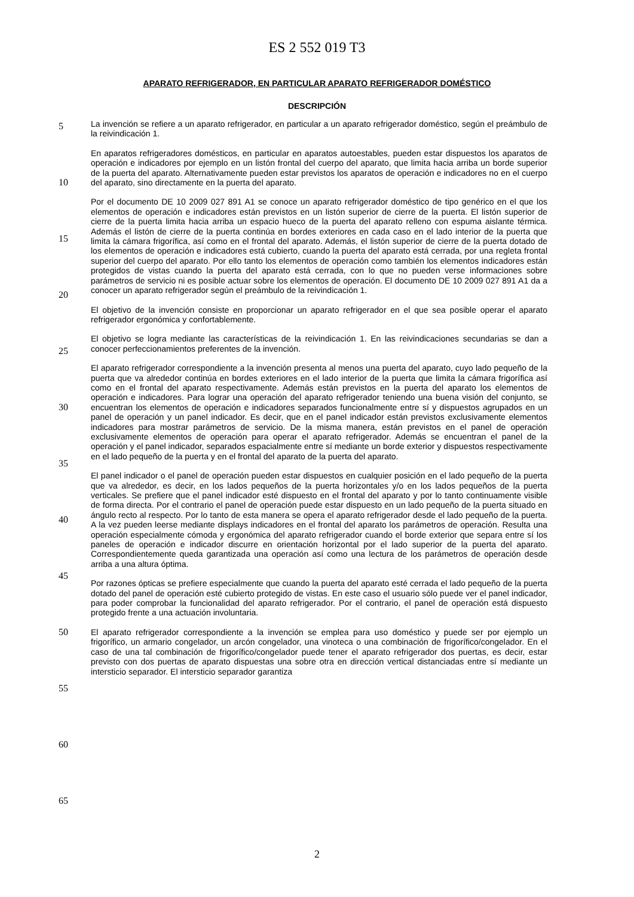ES 2 552 019 T3
APARATO REFRIGERADOR, EN PARTICULAR APARATO REFRIGERADOR DOMÉSTICO
DESCRIPCIÓN
La invención se refiere a un aparato refrigerador, en particular a un aparato refrigerador doméstico, según el preámbulo de la reivindicación 1.
En aparatos refrigeradores domésticos, en particular en aparatos autoestables, pueden estar dispuestos los aparatos de operación e indicadores por ejemplo en un listón frontal del cuerpo del aparato, que limita hacia arriba un borde superior de la puerta del aparato. Alternativamente pueden estar previstos los aparatos de operación e indicadores no en el cuerpo del aparato, sino directamente en la puerta del aparato.
Por el documento DE 10 2009 027 891 A1 se conoce un aparato refrigerador doméstico de tipo genérico en el que los elementos de operación e indicadores están previstos en un listón superior de cierre de la puerta. El listón superior de cierre de la puerta limita hacia arriba un espacio hueco de la puerta del aparato relleno con espuma aislante térmica. Además el listón de cierre de la puerta continúa en bordes exteriores en cada caso en el lado interior de la puerta que limita la cámara frigorífica, así como en el frontal del aparato. Además, el listón superior de cierre de la puerta dotado de los elementos de operación e indicadores está cubierto, cuando la puerta del aparato está cerrada, por una regleta frontal superior del cuerpo del aparato. Por ello tanto los elementos de operación como también los elementos indicadores están protegidos de vistas cuando la puerta del aparato está cerrada, con lo que no pueden verse informaciones sobre parámetros de servicio ni es posible actuar sobre los elementos de operación. El documento DE 10 2009 027 891 A1 da a conocer un aparato refrigerador según el preámbulo de la reivindicación 1.
El objetivo de la invención consiste en proporcionar un aparato refrigerador en el que sea posible operar el aparato refrigerador ergonómica y confortablemente.
El objetivo se logra mediante las características de la reivindicación 1. En las reivindicaciones secundarias se dan a conocer perfeccionamientos preferentes de la invención.
El aparato refrigerador correspondiente a la invención presenta al menos una puerta del aparato, cuyo lado pequeño de la puerta que va alrededor continúa en bordes exteriores en el lado interior de la puerta que limita la cámara frigorífica así como en el frontal del aparato respectivamente. Además están previstos en la puerta del aparato los elementos de operación e indicadores. Para lograr una operación del aparato refrigerador teniendo una buena visión del conjunto, se encuentran los elementos de operación e indicadores separados funcionalmente entre sí y dispuestos agrupados en un panel de operación y un panel indicador. Es decir, que en el panel indicador están previstos exclusivamente elementos indicadores para mostrar parámetros de servicio. De la misma manera, están previstos en el panel de operación exclusivamente elementos de operación para operar el aparato refrigerador. Además se encuentran el panel de la operación y el panel indicador, separados espacialmente entre sí mediante un borde exterior y dispuestos respectivamente en el lado pequeño de la puerta y en el frontal del aparato de la puerta del aparato.
El panel indicador o el panel de operación pueden estar dispuestos en cualquier posición en el lado pequeño de la puerta que va alrededor, es decir, en los lados pequeños de la puerta horizontales y/o en los lados pequeños de la puerta verticales. Se prefiere que el panel indicador esté dispuesto en el frontal del aparato y por lo tanto continuamente visible de forma directa. Por el contrario el panel de operación puede estar dispuesto en un lado pequeño de la puerta situado en ángulo recto al respecto. Por lo tanto de esta manera se opera el aparato refrigerador desde el lado pequeño de la puerta. A la vez pueden leerse mediante displays indicadores en el frontal del aparato los parámetros de operación. Resulta una operación especialmente cómoda y ergonómica del aparato refrigerador cuando el borde exterior que separa entre sí los paneles de operación e indicador discurre en orientación horizontal por el lado superior de la puerta del aparato. Correspondientemente queda garantizada una operación así como una lectura de los parámetros de operación desde arriba a una altura óptima.
Por razones ópticas se prefiere especialmente que cuando la puerta del aparato esté cerrada el lado pequeño de la puerta dotado del panel de operación esté cubierto protegido de vistas. En este caso el usuario sólo puede ver el panel indicador, para poder comprobar la funcionalidad del aparato refrigerador. Por el contrario, el panel de operación está dispuesto protegido frente a una actuación involuntaria.
El aparato refrigerador correspondiente a la invención se emplea para uso doméstico y puede ser por ejemplo un frigorífico, un armario congelador, un arcón congelador, una vinoteca o una combinación de frigorífico/congelador. En el caso de una tal combinación de frigorífico/congelador puede tener el aparato refrigerador dos puertas, es decir, estar previsto con dos puertas de aparato dispuestas una sobre otra en dirección vertical distanciadas entre sí mediante un intersticio separador. El intersticio separador garantiza
5
10
15
20
25
30
35
40
45
50
55
60
65
2